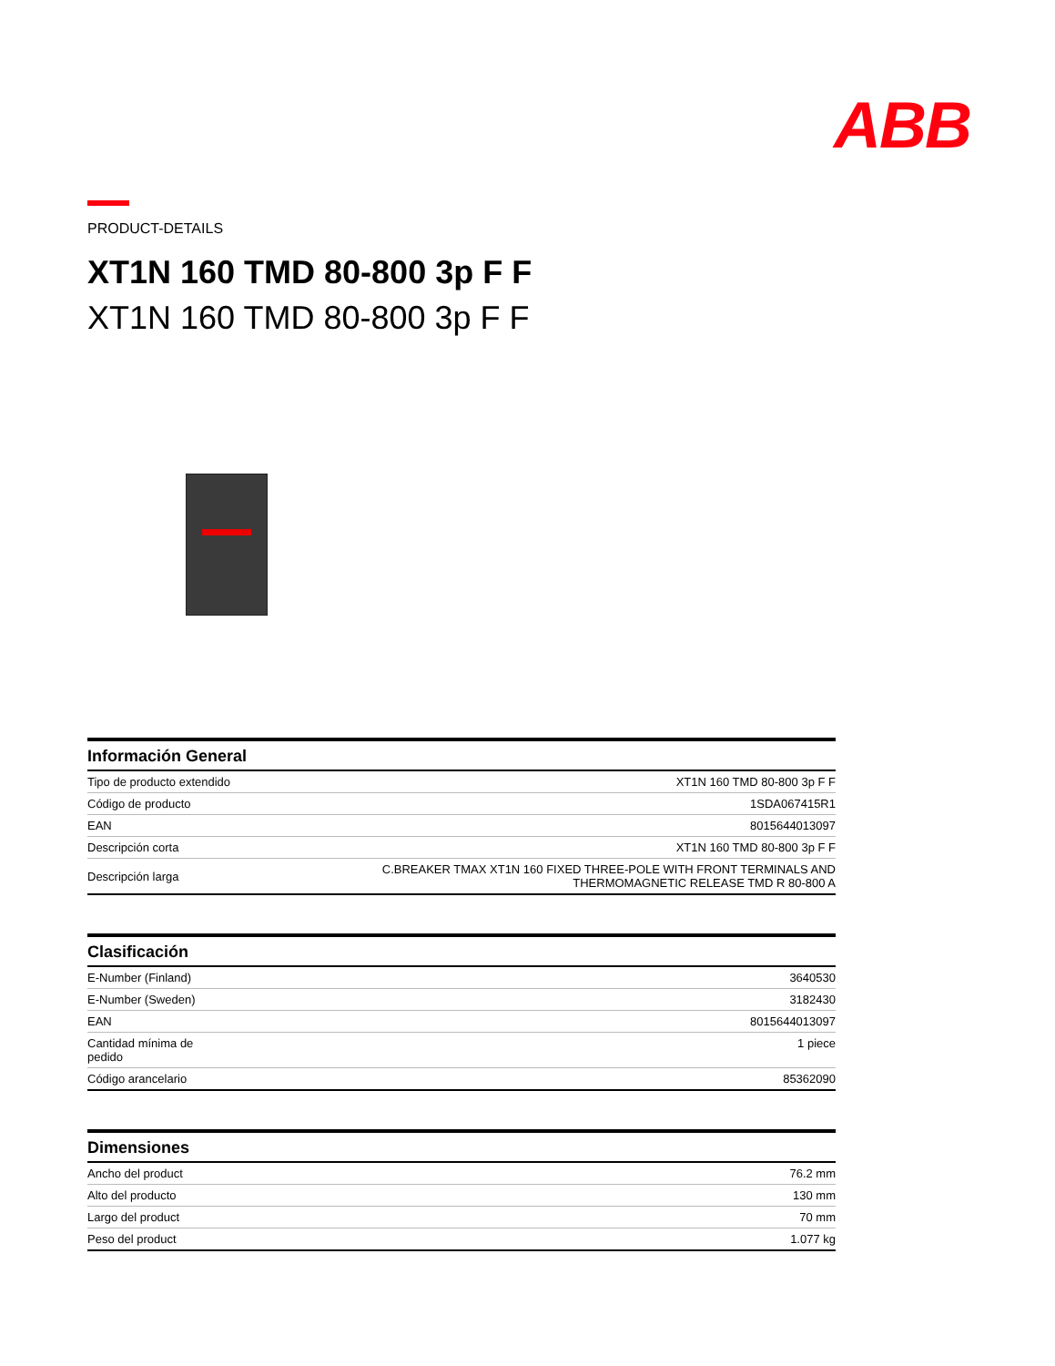ABB
PRODUCT-DETAILS
XT1N 160 TMD 80-800 3p F F
XT1N 160 TMD 80-800 3p F F
| Información General | |
| --- | --- |
| Tipo de producto extendido | XT1N 160 TMD 80-800 3p F F |
| Código de producto | 1SDA067415R1 |
| EAN | 8015644013097 |
| Descripción corta | XT1N 160 TMD 80-800 3p F F |
| Descripción larga | C.BREAKER TMAX XT1N 160 FIXED THREE-POLE WITH FRONT TERMINALS AND THERMOMAGNETIC RELEASE TMD R 80-800 A |
| Clasificación | |
| --- | --- |
| E-Number (Finland) | 3640530 |
| E-Number (Sweden) | 3182430 |
| EAN | 8015644013097 |
| Cantidad mínima de pedido | 1 piece |
| Código arancelario | 85362090 |
| Dimensiones | |
| --- | --- |
| Ancho del product | 76.2 mm |
| Alto del producto | 130 mm |
| Largo del product | 70 mm |
| Peso del product | 1.077 kg |